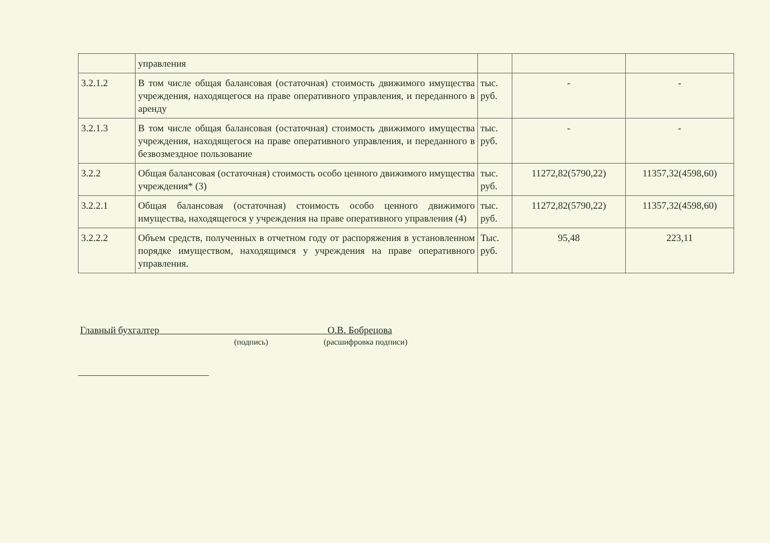| | управления | | | |
| 3.2.1.2 | В том числе общая балансовая (остаточная) стоимость движимого имущества учреждения, находящегося на праве оперативного управления, и переданного в аренду | тыс. руб. | - | - |
| 3.2.1.3 | В том числе общая балансовая (остаточная) стоимость движимого имущества учреждения, находящегося на праве оперативного управления, и переданного в безвозмездное пользование | тыс. руб. | - | - |
| 3.2.2 | Общая балансовая (остаточная) стоимость особо ценного движимого имущества учреждения* (3) | тыс. руб. | 11272,82(5790,22) | 11357,32(4598,60) |
| 3.2.2.1 | Общая балансовая (остаточная) стоимость особо ценного движимого имущества, находящегося у учреждения на праве оперативного управления (4) | тыс. руб. | 11272,82(5790,22) | 11357,32(4598,60) |
| 3.2.2.2 | Объем средств, полученных в отчетном году от распоряжения в установленном порядке имуществом, находящимся у учреждения на праве оперативного управления. | Тыс. руб. | 95,48 | 223,11 |
Главный бухгалтер О.В. Бобрецова
(подпись) (расшифровка подписи)